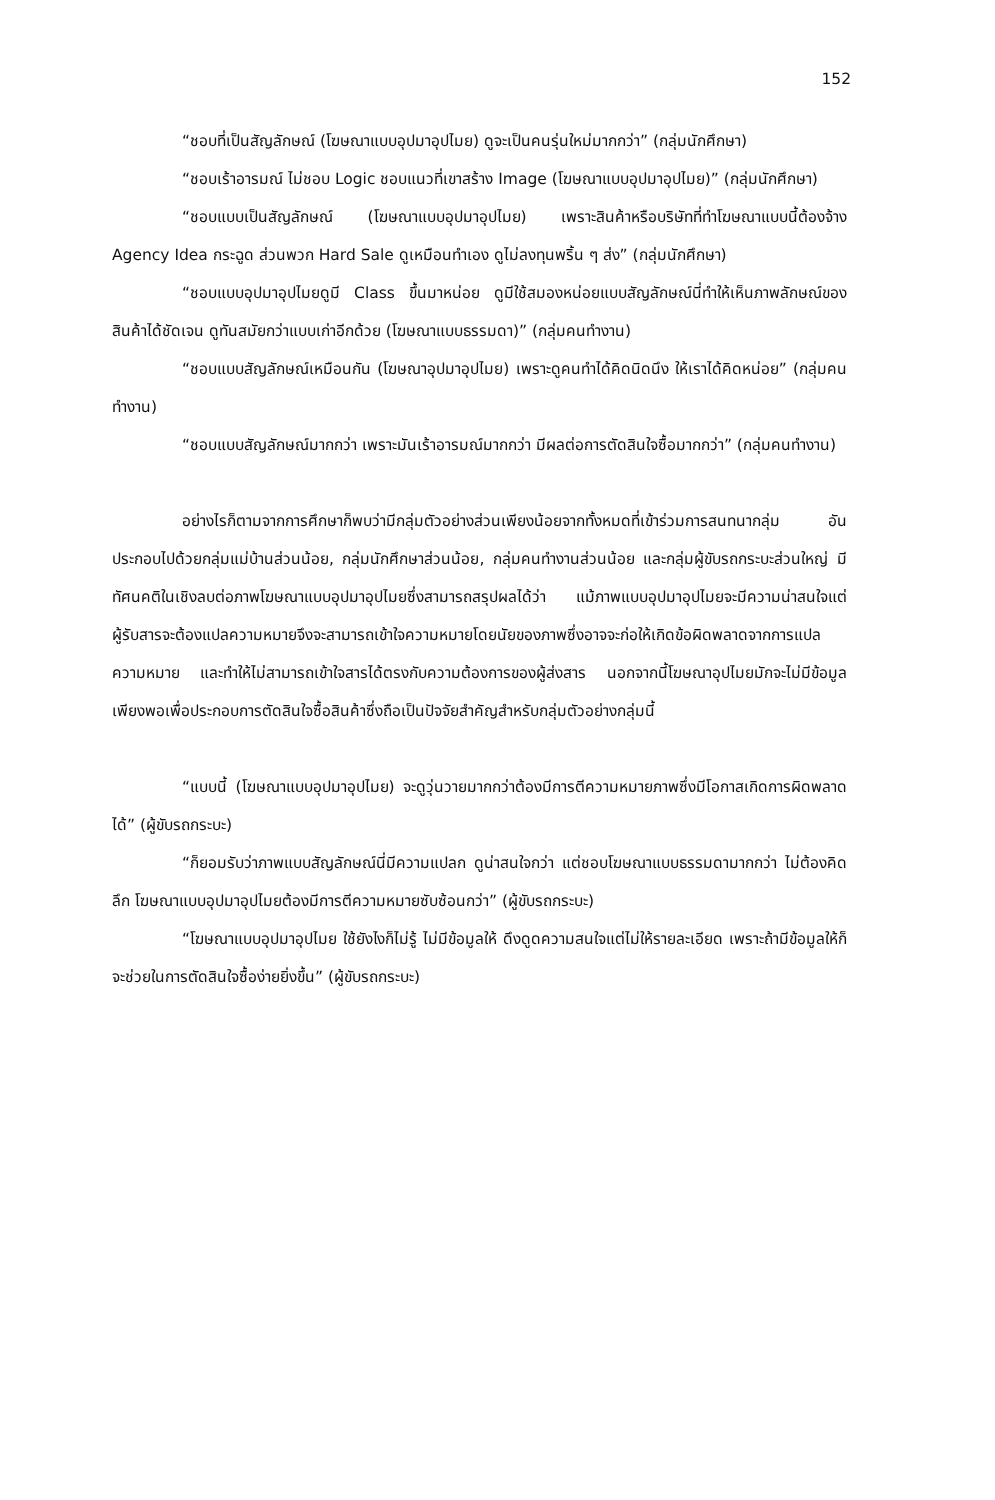152
“ชอบที่เป็นสัญลักษณ์ (โฆษณาแบบอุปมาอุปไมย) ดูจะเป็นคนรุ่นใหม่มากกว่า” (กลุ่มนักศึกษา)
“ชอบเร้าอารมณ์ ไม่ชอบ Logic ชอบแนวที่เขาสร้าง Image (โฆษณาแบบอุปมาอุปไมย)” (กลุ่มนักศึกษา)
“ชอบแบบเป็นสัญลักษณ์ (โฆษณาแบบอุปมาอุปไมย) เพราะสินค้าหรือบริษัทที่ทำโฆษณาแบบนี้ต้องจ้าง Agency Idea กระฉูด ส่วนพวก Hard Sale ดูเหมือนทำเอง ดูไม่ลงทุนพริ้น ๆ ส่ง” (กลุ่มนักศึกษา)
“ชอบแบบอุปมาอุปไมยดูมี Class ขึ้นมาหน่อย ดูมีใช้สมองหน่อยแบบสัญลักษณ์นี่ทำให้เห็นภาพลักษณ์ของสินค้าได้ชัดเจน ดูทันสมัยกว่าแบบเก่าอีกด้วย (โฆษณาแบบธรรมดา)” (กลุ่มคนทำงาน)
“ชอบแบบสัญลักษณ์เหมือนกัน (โฆษณาอุปมาอุปไมย) เพราะดูคนทำได้คิดนิดนึง ให้เราได้คิดหน่อย” (กลุ่มคนทำงาน)
“ชอบแบบสัญลักษณ์มากกว่า เพราะมันเร้าอารมณ์มากกว่า มีผลต่อการตัดสินใจซื้อมากกว่า” (กลุ่มคนทำงาน)
อย่างไรก็ตามจากการศึกษาก็พบว่ามีกลุ่มตัวอย่างส่วนเพียงน้อยจากทั้งหมดที่เข้าร่วมการสนทนากลุ่ม อันประกอบไปด้วยกลุ่มแม่บ้านส่วนน้อย, กลุ่มนักศึกษาส่วนน้อย, กลุ่มคนทำงานส่วนน้อย และกลุ่มผู้ขับรถกระบะส่วนใหญ่ มีทัศนคติในเชิงลบต่อภาพโฆษณาแบบอุปมาอุปไมยซึ่งสามารถสรุปผลได้ว่า แม้ภาพแบบอุปมาอุปไมยจะมีความน่าสนใจแต่ผู้รับสารจะต้องแปลความหมายจึงจะสามารถเข้าใจความหมายโดยนัยของภาพซึ่งอาจจะก่อให้เกิดข้อผิดพลาดจากการแปลความหมาย และทำให้ไม่สามารถเข้าใจสารได้ตรงกับความต้องการของผู้ส่งสาร นอกจากนี้โฆษณาอุปไมยมักจะไม่มีข้อมูลเพียงพอเพื่อประกอบการตัดสินใจซื้อสินค้าซึ่งถือเป็นปัจจัยสำคัญสำหรับกลุ่มตัวอย่างกลุ่มนี้
“แบบนี้ (โฆษณาแบบอุปมาอุปไมย) จะดูวุ่นวายมากกว่าต้องมีการตีความหมายภาพซึ่งมีโอกาสเกิดการผิดพลาดได้” (ผู้ขับรถกระบะ)
“ก็ยอมรับว่าภาพแบบสัญลักษณ์นี่มีความแปลก ดูน่าสนใจกว่า แต่ชอบโฆษณาแบบธรรมดามากกว่า ไม่ต้องคิดลึก โฆษณาแบบอุปมาอุปไมยต้องมีการตีความหมายซับซ้อนกว่า” (ผู้ขับรถกระบะ)
“โฆษณาแบบอุปมาอุปไมย ใช้ยังไงก็ไม่รู้ ไม่มีข้อมูลให้ ดึงดูดความสนใจแต่ไม่ให้รายละเอียด เพราะถ้ามีข้อมูลให้ก็จะช่วยในการตัดสินใจซื้อง่ายยิ่งขึ้น” (ผู้ขับรถกระบะ)